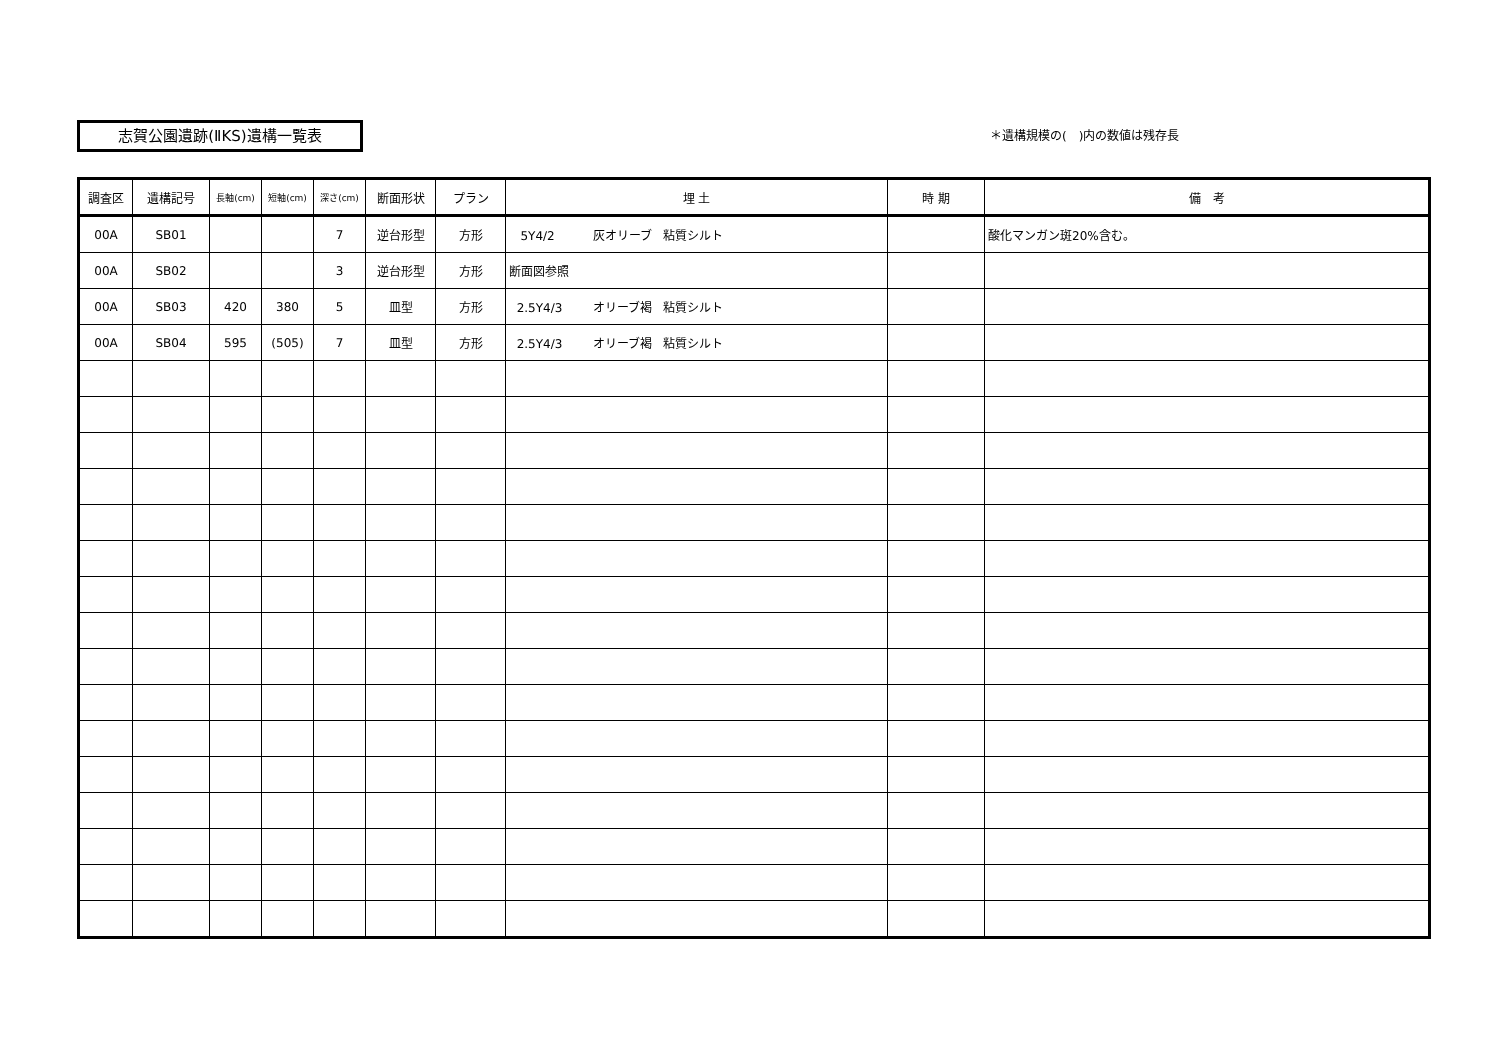志賀公園遺跡(ⅡKS)遺構一覧表 ＊遺構規模の(　)内の数値は残存長
| 調査区 | 遺構記号 | 長軸(cm) | 短軸(cm) | 深さ(cm) | 断面形状 | プラン | 埋 土 | 時 期 | 備 考 |
| --- | --- | --- | --- | --- | --- | --- | --- | --- | --- |
| 00A | SB01 | | | 7 | 逆台形型 | 方形 | 5Y4/2 灰オリーブ 粘質シルト | | 酸化マンガン斑20%含む。 |
| 00A | SB02 | | | 3 | 逆台形型 | 方形 | 断面図参照 | | |
| 00A | SB03 | 420 | 380 | 5 | 皿型 | 方形 | 2.5Y4/3 オリーブ褐 粘質シルト | | |
| 00A | SB04 | 595 | (505) | 7 | 皿型 | 方形 | 2.5Y4/3 オリーブ褐 粘質シルト | | |